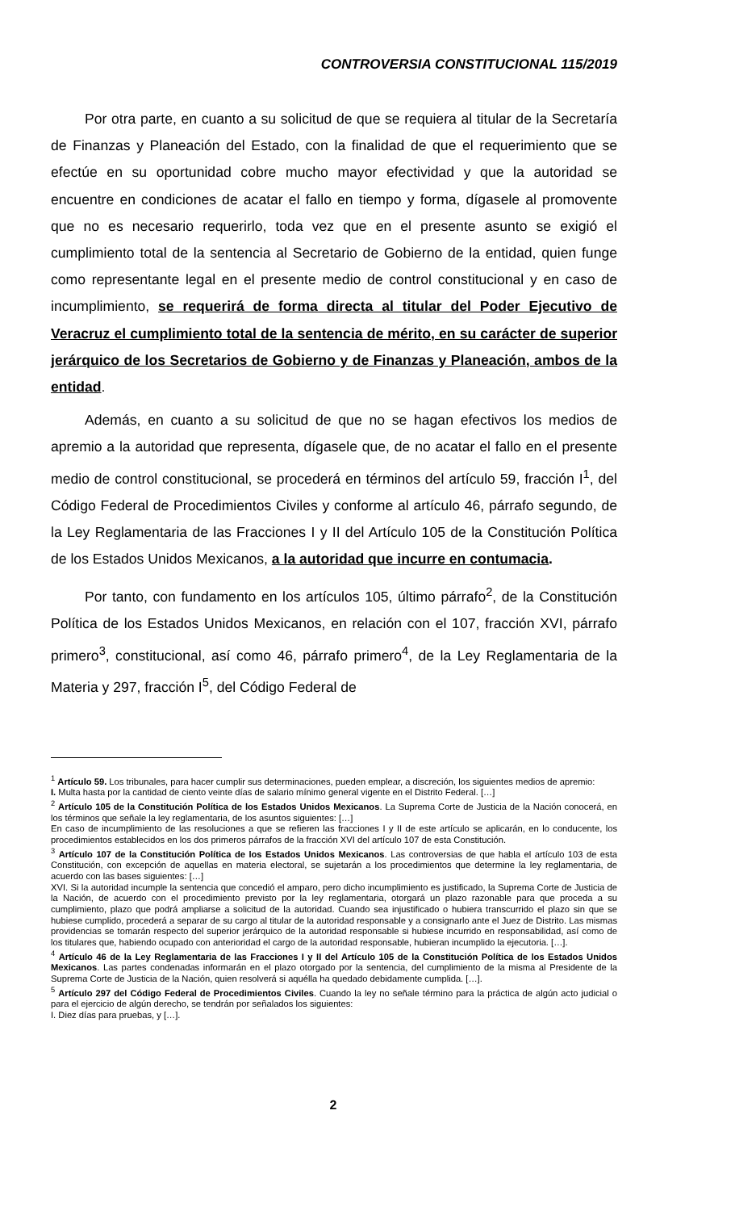CONTROVERSIA CONSTITUCIONAL 115/2019
Por otra parte, en cuanto a su solicitud de que se requiera al titular de la Secretaría de Finanzas y Planeación del Estado, con la finalidad de que el requerimiento que se efectúe en su oportunidad cobre mucho mayor efectividad y que la autoridad se encuentre en condiciones de acatar el fallo en tiempo y forma, dígasele al promovente que no es necesario requerirlo, toda vez que en el presente asunto se exigió el cumplimiento total de la sentencia al Secretario de Gobierno de la entidad, quien funge como representante legal en el presente medio de control constitucional y en caso de incumplimiento, se requerirá de forma directa al titular del Poder Ejecutivo de Veracruz el cumplimiento total de la sentencia de mérito, en su carácter de superior jerárquico de los Secretarios de Gobierno y de Finanzas y Planeación, ambos de la entidad.
Además, en cuanto a su solicitud de que no se hagan efectivos los medios de apremio a la autoridad que representa, dígasele que, de no acatar el fallo en el presente medio de control constitucional, se procederá en términos del artículo 59, fracción I<sup>1</sup>, del Código Federal de Procedimientos Civiles y conforme al artículo 46, párrafo segundo, de la Ley Reglamentaria de las Fracciones I y II del Artículo 105 de la Constitución Política de los Estados Unidos Mexicanos, a la autoridad que incurre en contumacia.
Por tanto, con fundamento en los artículos 105, último párrafo<sup>2</sup>, de la Constitución Política de los Estados Unidos Mexicanos, en relación con el 107, fracción XVI, párrafo primero<sup>3</sup>, constitucional, así como 46, párrafo primero<sup>4</sup>, de la Ley Reglamentaria de la Materia y 297, fracción I<sup>5</sup>, del Código Federal de
<sup>1</sup> Artículo 59. Los tribunales, para hacer cumplir sus determinaciones, pueden emplear, a discreción, los siguientes medios de apremio:
I. Multa hasta por la cantidad de ciento veinte días de salario mínimo general vigente en el Distrito Federal. […]
<sup>2</sup> Artículo 105 de la Constitución Política de los Estados Unidos Mexicanos. La Suprema Corte de Justicia de la Nación conocerá, en los términos que señale la ley reglamentaria, de los asuntos siguientes: […]
En caso de incumplimiento de las resoluciones a que se refieren las fracciones I y II de este artículo se aplicarán, en lo conducente, los procedimientos establecidos en los dos primeros párrafos de la fracción XVI del artículo 107 de esta Constitución.
<sup>3</sup> Artículo 107 de la Constitución Política de los Estados Unidos Mexicanos. Las controversias de que habla el artículo 103 de esta Constitución, con excepción de aquellas en materia electoral, se sujetarán a los procedimientos que determine la ley reglamentaria, de acuerdo con las bases siguientes: […]
XVI. Si la autoridad incumple la sentencia que concedió el amparo, pero dicho incumplimiento es justificado, la Suprema Corte de Justicia de la Nación, de acuerdo con el procedimiento previsto por la ley reglamentaria, otorgará un plazo razonable para que proceda a su cumplimiento, plazo que podrá ampliarse a solicitud de la autoridad. Cuando sea injustificado o hubiera transcurrido el plazo sin que se hubiese cumplido, procederá a separar de su cargo al titular de la autoridad responsable y a consignarlo ante el Juez de Distrito. Las mismas providencias se tomarán respecto del superior jerárquico de la autoridad responsable si hubiese incurrido en responsabilidad, así como de los titulares que, habiendo ocupado con anterioridad el cargo de la autoridad responsable, hubieran incumplido la ejecutoria. […].
<sup>4</sup> Artículo 46 de la Ley Reglamentaria de las Fracciones I y II del Artículo 105 de la Constitución Política de los Estados Unidos Mexicanos. Las partes condenadas informarán en el plazo otorgado por la sentencia, del cumplimiento de la misma al Presidente de la Suprema Corte de Justicia de la Nación, quien resolverá si aquélla ha quedado debidamente cumplida. […].
<sup>5</sup> Artículo 297 del Código Federal de Procedimientos Civiles. Cuando la ley no señale término para la práctica de algún acto judicial o para el ejercicio de algún derecho, se tendrán por señalados los siguientes:
I. Diez días para pruebas, y […].
2